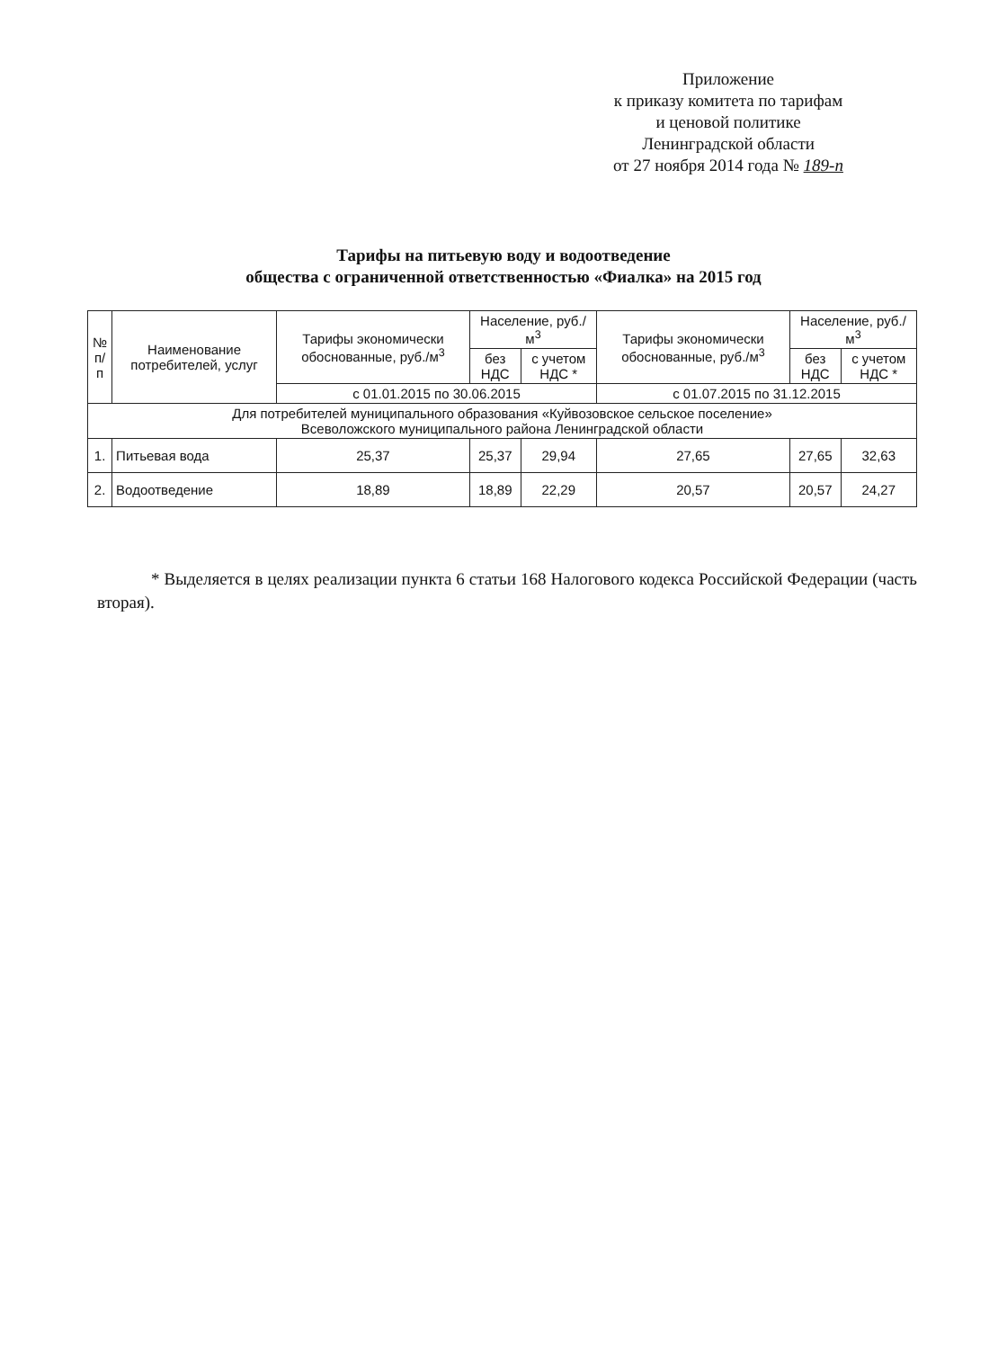Приложение
к приказу комитета по тарифам
и ценовой политике
Ленинградской области
от 27 ноября 2014 года № 189-п
Тарифы на питьевую воду и водоотведение
общества с ограниченной ответственностью «Фиалка» на 2015 год
| № п/п | Наименование потребителей, услуг | Тарифы экономически обоснованные, руб./м<sup>3</sup> | Население, руб./м<sup>3</sup> | | Тарифы экономически обоснованные, руб./м<sup>3</sup> | Население, руб./м<sup>3</sup> | |
| --- | --- | --- | --- | --- | --- | --- | --- |
| | | | без НДС | с учетом НДС * | | без НДС | с учетом НДС * |
| | | с 01.01.2015 по 30.06.2015 | | | с 01.07.2015 по 31.12.2015 | | |
| Для потребителей муниципального образования «Куйвозовское сельское поселение» Всеволожского муниципального района Ленинградской области | | | | | | | |
| 1. | Питьевая вода | 25,37 | 25,37 | 29,94 | 27,65 | 27,65 | 32,63 |
| 2. | Водоотведение | 18,89 | 18,89 | 22,29 | 20,57 | 20,57 | 24,27 |
* Выделяется в целях реализации пункта 6 статьи 168 Налогового кодекса Российской Федерации (часть вторая).